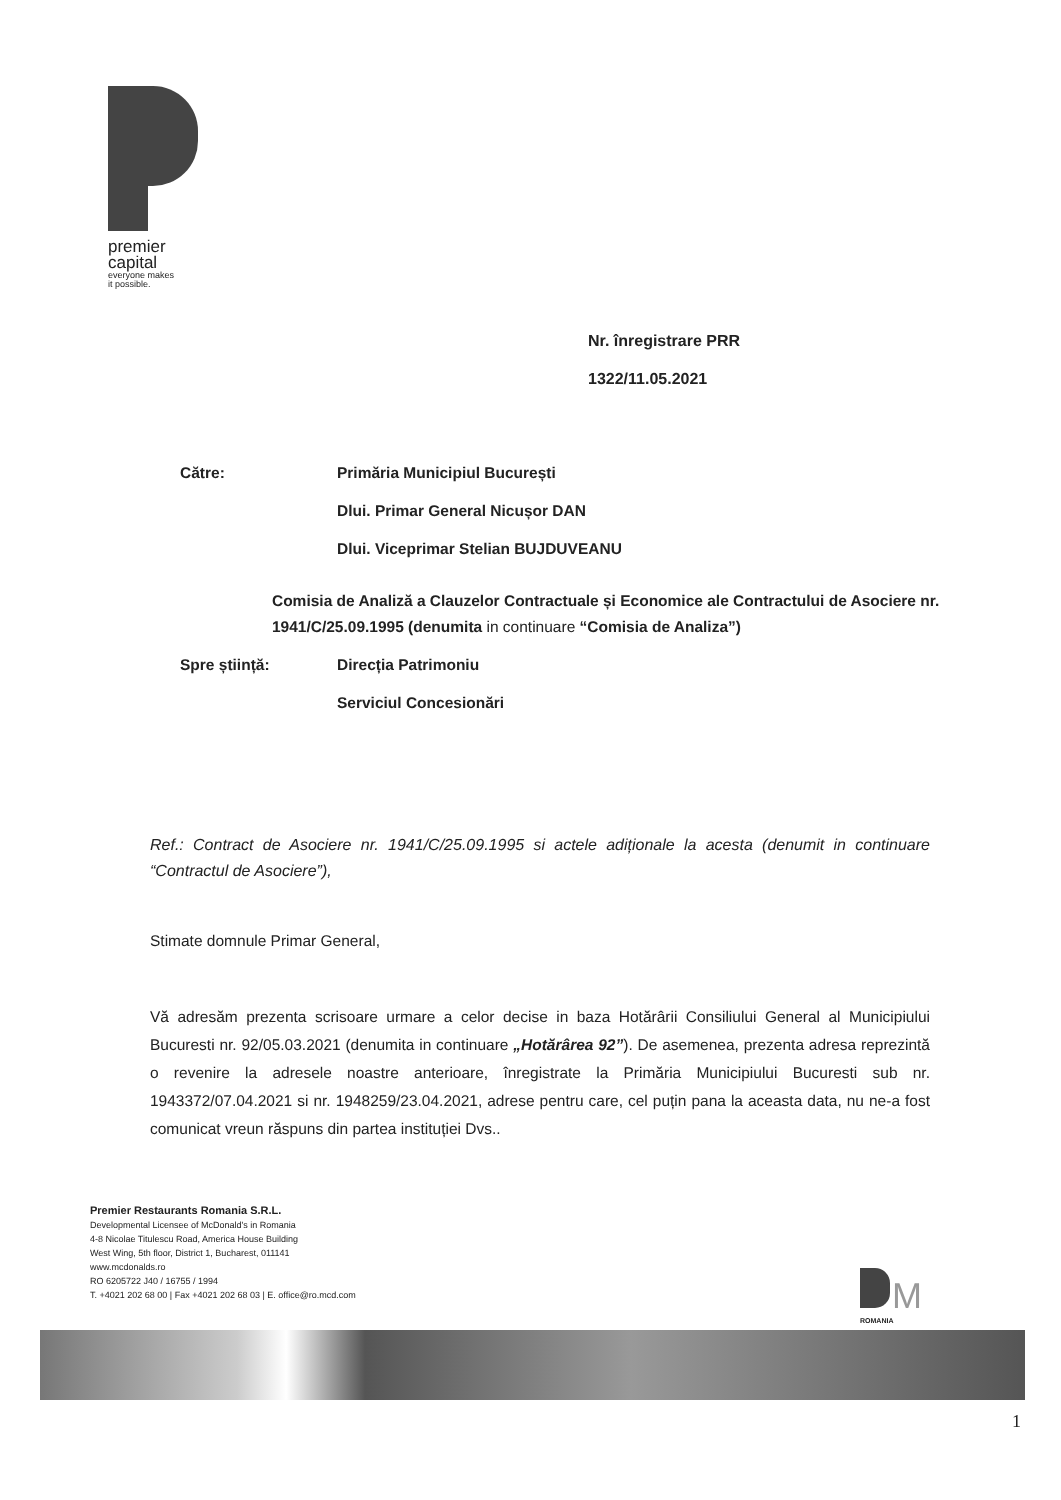premier
capital
everyone makes
it possible.
Nr. înregistrare PRR
1322/11.05.2021
Către:
Primăria Municipiul București
Dlui. Primar General Nicușor DAN
Dlui. Viceprimar Stelian BUJDUVEANU
Comisia de Analiză a Clauzelor Contractuale și Economice ale Contractului de Asociere nr. 1941/C/25.09.1995 (denumita in continuare “Comisia de Analiza”)
Spre știință:
Direcția Patrimoniu
Serviciul Concesionări
Ref.: Contract de Asociere nr. 1941/C/25.09.1995 si actele adiționale la acesta (denumit in continuare “Contractul de Asociere”),
Stimate domnule Primar General,
Vă adresăm prezenta scrisoare urmare a celor decise in baza Hotărârii Consiliului General al Municipiului Bucuresti nr. 92/05.03.2021 (denumita in continuare „Hotărârea 92”). De asemenea, prezenta adresa reprezintă o revenire la adresele noastre anterioare, înregistrate la Primăria Municipiului Bucuresti sub nr. 1943372/07.04.2021 si nr. 1948259/23.04.2021, adrese pentru care, cel puțin pana la aceasta data, nu ne-a fost comunicat vreun răspuns din partea instituției Dvs..
Premier Restaurants Romania S.R.L.
Developmental Licensee of McDonald's in Romania
4-8 Nicolae Titulescu Road, America House Building
West Wing, 5th floor, District 1, Bucharest, 011141
www.mcdonalds.ro
RO 6205722 J40 / 16755 / 1994
T. +4021 202 68 00 | Fax +4021 202 68 03 | E. office@ro.mcd.com
M
ROMANIA
1